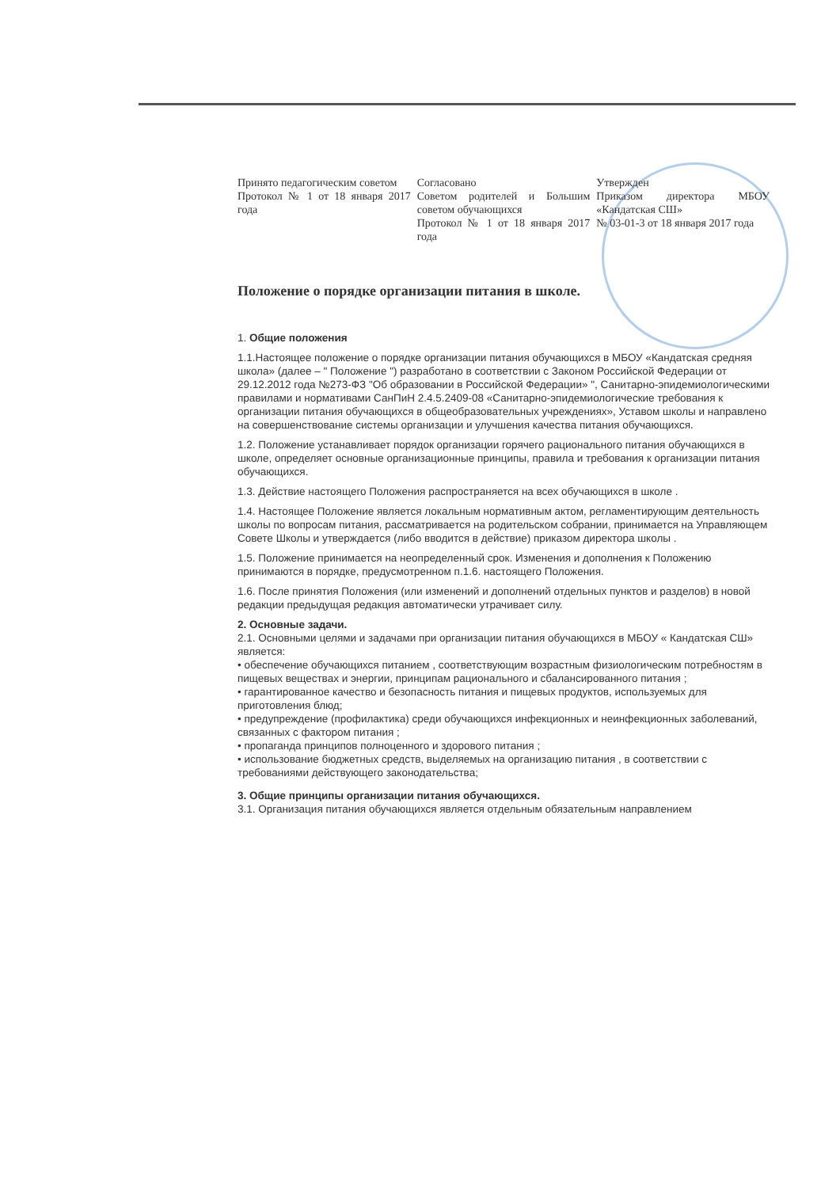Принято педагогическим советом
Протокол № 1 от 18 января 2017 года
Согласовано
Советом родителей и Большим советом обучающихся
Протокол № 1 от 18 января 2017 года
Утвержден
Приказом директора МБОУ «Кандатская СШ»
№ 03-01-3 от 18 января 2017 года
Положение о порядке организации питания в школе.
1. Общие положения
1.1.Настоящее положение о порядке организации питания обучающихся в МБОУ «Кандатская средняя школа» (далее – " Положение ") разработано в соответствии с Законом Российской Федерации от 29.12.2012 года №273-ФЗ "Об образовании в Российской Федерации» ", Санитарно-эпидемиологическими правилами и нормативами СанПиН 2.4.5.2409-08 «Санитарно-эпидемиологические требования к организации питания обучающихся в общеобразовательных учреждениях», Уставом школы и направлено на совершенствование системы организации и улучшения качества питания обучающихся.
1.2. Положение устанавливает порядок организации горячего рационального питания обучающихся в школе, определяет основные организационные принципы, правила и требования к организации питания обучающихся.
1.3. Действие настоящего Положения распространяется на всех обучающихся в школе .
1.4. Настоящее Положение является локальным нормативным актом, регламентирующим деятельность школы по вопросам питания, рассматривается на родительском собрании, принимается на Управляющем Совете Школы и утверждается (либо вводится в действие) приказом директора школы .
1.5. Положение принимается на неопределенный срок. Изменения и дополнения к Положению принимаются в порядке, предусмотренном п.1.6. настоящего Положения.
1.6. После принятия Положения (или изменений и дополнений отдельных пунктов и разделов) в новой редакции предыдущая редакция автоматически утрачивает силу.
2. Основные задачи.
2.1. Основными целями и задачами при организации питания обучающихся в МБОУ « Кандатская СШ» является:
• обеспечение обучающихся питанием , соответствующим возрастным физиологическим потребностям в пищевых веществах и энергии, принципам рационального и сбалансированного питания ;
• гарантированное качество и безопасность питания и пищевых продуктов, используемых для приготовления блюд;
• предупреждение (профилактика) среди обучающихся инфекционных и неинфекционных заболеваний, связанных с фактором питания ;
• пропаганда принципов полноценного и здорового питания ;
• использование бюджетных средств, выделяемых на организацию питания , в соответствии с требованиями действующего законодательства;
3. Общие принципы организации питания обучающихся.
3.1. Организация питания обучающихся является отдельным обязательным направлением